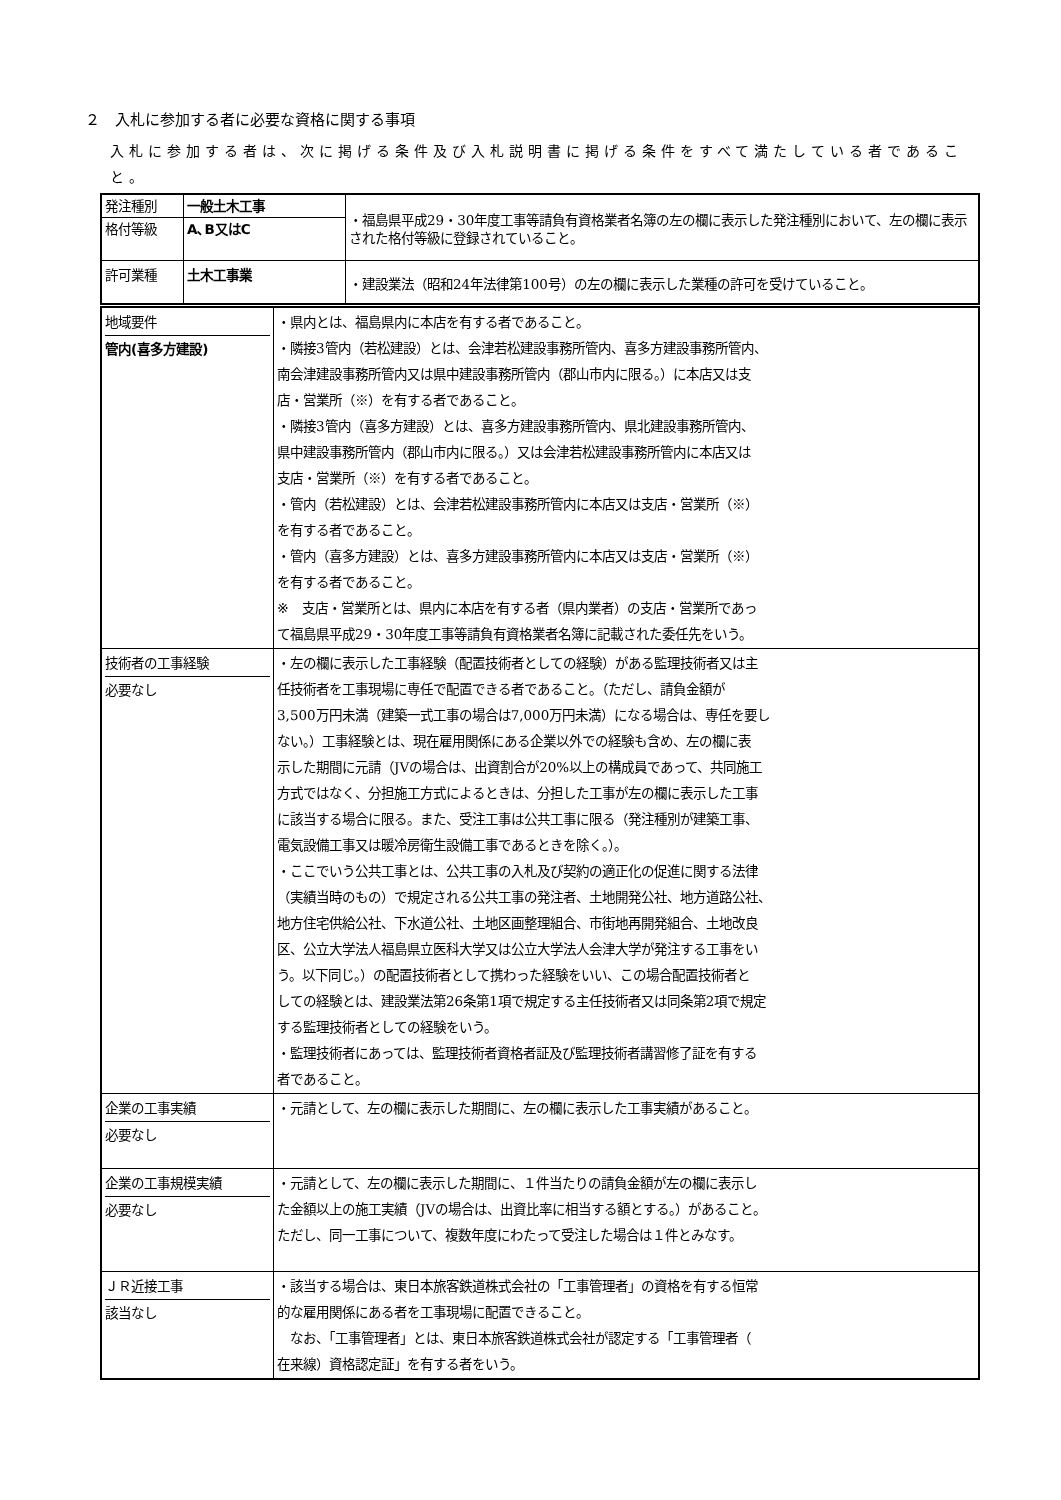２　入札に参加する者に必要な資格に関する事項
入札に参加する者は、次に掲げる条件及び入札説明書に掲げる条件をすべて満たしている者であること。
| 発注種別 | 一般土木工事 | ・福島県平成29・30年度工事等請負有資格業者名簿の左の欄に表示した発注種別において、左の欄に表示された格付等級に登録されていること。 |
| 格付等級 | A､B又はC | |
| 許可業種 | 土木工事業 | ・建設業法（昭和24年法律第100号）の左の欄に表示した業種の許可を受けていること。 |
| 地域要件 管内(喜多方建設) | ・県内とは、福島県内に本店を有する者であること。 ・隣接3管内（若松建設）とは、会津若松建設事務所管内、喜多方建設事務所管内、 南会津建設事務所管内又は県中建設事務所管内（郡山市内に限る。）に本店又は支 店・営業所（※）を有する者であること。 ・隣接3管内（喜多方建設）とは、喜多方建設事務所管内、県北建設事務所管内、 県中建設事務所管内（郡山市内に限る。）又は会津若松建設事務所管内に本店又は 支店・営業所（※）を有する者であること。 ・管内（若松建設）とは、会津若松建設事務所管内に本店又は支店・営業所（※） を有する者であること。 ・管内（喜多方建設）とは、喜多方建設事務所管内に本店又は支店・営業所（※） を有する者であること。 ※ 支店・営業所とは、県内に本店を有する者（県内業者）の支店・営業所であっ て福島県平成29・30年度工事等請負有資格業者名簿に記載された委任先をいう。 |
| 技術者の工事経験 必要なし | ・左の欄に表示した工事経験（配置技術者としての経験）がある監理技術者又は主 任技術者を工事現場に専任で配置できる者であること。（ただし、請負金額が 3,500万円未満（建築一式工事の場合は7,000万円未満）になる場合は、専任を要し ない。）工事経験とは、現在雇用関係にある企業以外での経験も含め、左の欄に表 示した期間に元請（JVの場合は、出資割合が20%以上の構成員であって、共同施工 方式ではなく、分担施工方式によるときは、分担した工事が左の欄に表示した工事 に該当する場合に限る。また、受注工事は公共工事に限る（発注種別が建築工事、 電気設備工事又は暖冷房衛生設備工事であるときを除く。）。 ・ここでいう公共工事とは、公共工事の入札及び契約の適正化の促進に関する法律 （実績当時のもの）で規定される公共工事の発注者、土地開発公社、地方道路公社、 地方住宅供給公社、下水道公社、土地区画整理組合、市街地再開発組合、土地改良 区、公立大学法人福島県立医科大学又は公立大学法人会津大学が発注する工事をい う。以下同じ。）の配置技術者として携わった経験をいい、この場合配置技術者と しての経験とは、建設業法第26条第1項で規定する主任技術者又は同条第2項で規定 する監理技術者としての経験をいう。 ・監理技術者にあっては、監理技術者資格者証及び監理技術者講習修了証を有する 者であること。 |
| 企業の工事実績 必要なし | ・元請として、左の欄に表示した期間に、左の欄に表示した工事実績があること。 |
| 企業の工事規模実績 必要なし | ・元請として、左の欄に表示した期間に、１件当たりの請負金額が左の欄に表示し た金額以上の施工実績（JVの場合は、出資比率に相当する額とする。）があること。 ただし、同一工事について、複数年度にわたって受注した場合は１件とみなす。 |
| ＪＲ近接工事 該当なし | ・該当する場合は、東日本旅客鉄道株式会社の「工事管理者」の資格を有する恒常 的な雇用関係にある者を工事現場に配置できること。 なお、「工事管理者」とは、東日本旅客鉄道株式会社が認定する「工事管理者（ 在来線）資格認定証」を有する者をいう。 |